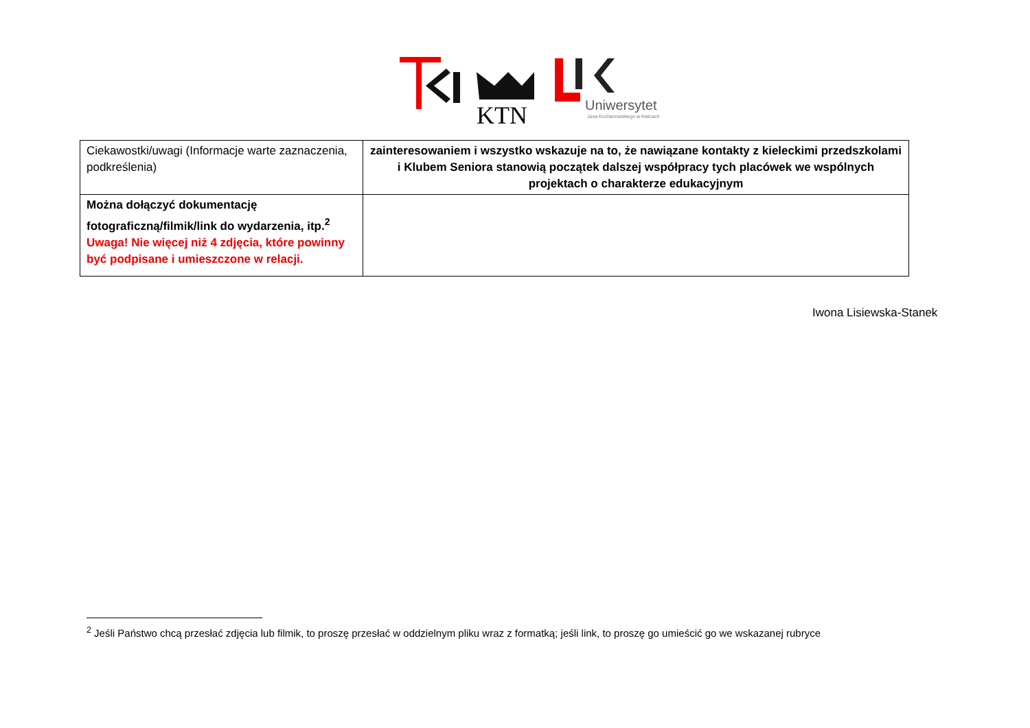KTN
Uniwersytet
Jana Kochanowskiego w Kielcach
| Ciekawostki/uwagi (Informacje warte zaznaczenia, podkreślenia) | zainteresowaniem i wszystko wskazuje na to, że nawiązane kontakty z kieleckimi przedszkolami i Klubem Seniora stanowią początek dalszej współpracy tych placówek we wspólnych projektach o charakterze edukacyjnym |
| Można dołączyć dokumentację fotograficzną/filmik/link do wydarzenia, itp.<sup>2</sup> Uwaga! Nie więcej niż 4 zdjęcia, które powinny być podpisane i umieszczone w relacji. | |
Iwona Lisiewska-Stanek
<sup>2</sup> Jeśli Państwo chcą przesłać zdjęcia lub filmik, to proszę przesłać w oddzielnym pliku wraz z formatką; jeśli link, to proszę go umieścić go we wskazanej rubryce